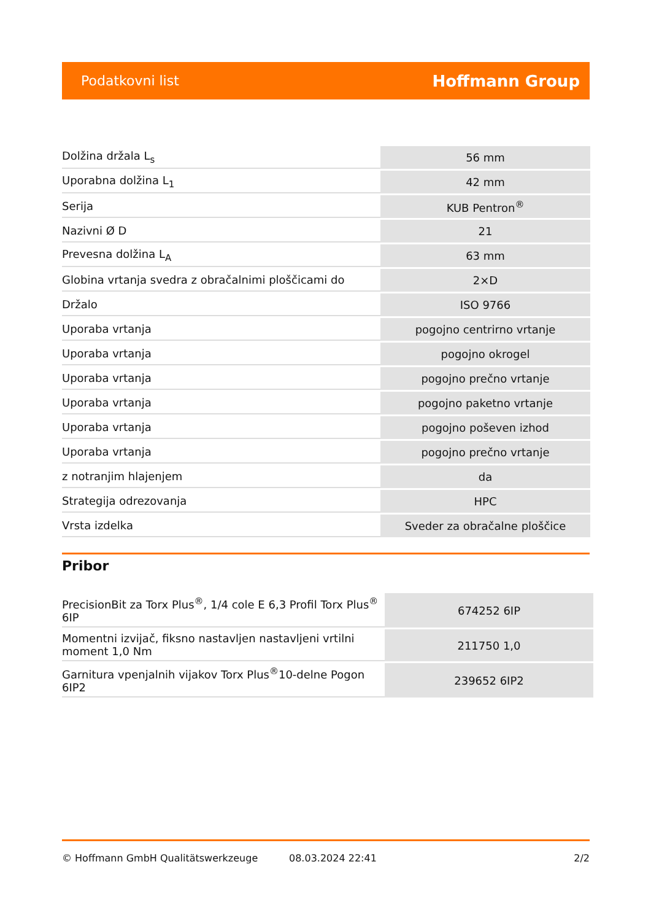Podatkovni list Hoffmann Group
| Dolžina držala L<sub>s</sub> | 56 mm |
| Uporabna dolžina L<sub>1</sub> | 42 mm |
| Serija | KUB Pentron<sup>®</sup> |
| Nazivni Ø D | 21 |
| Prevesna dolžina L<sub>A</sub> | 63 mm |
| Globina vrtanja svedra z obračalnimi ploščicami do | 2×D |
| Držalo | ISO 9766 |
| Uporaba vrtanja | pogojno centrirno vrtanje |
| Uporaba vrtanja | pogojno okrogel |
| Uporaba vrtanja | pogojno prečno vrtanje |
| Uporaba vrtanja | pogojno paketno vrtanje |
| Uporaba vrtanja | pogojno poševen izhod |
| Uporaba vrtanja | pogojno prečno vrtanje |
| z notranjim hlajenjem | da |
| Strategija odrezovanja | HPC |
| Vrsta izdelka | Sveder za obračalne ploščice |
Pribor
| PrecisionBit za Torx Plus<sup>®</sup>, 1/4 cole E 6,3 Profil Torx Plus<sup>®</sup> 6IP | 674252 6IP |
| Momentni izvijač, fiksno nastavljen nastavljeni vrtilni moment 1,0 Nm | 211750 1,0 |
| Garnitura vpenjalnih vijakov Torx Plus<sup>®</sup>10-delne Pogon 6IP2 | 239652 6IP2 |
© Hoffmann GmbH Qualitätswerkzeuge 08.03.2024 22:41 2/2